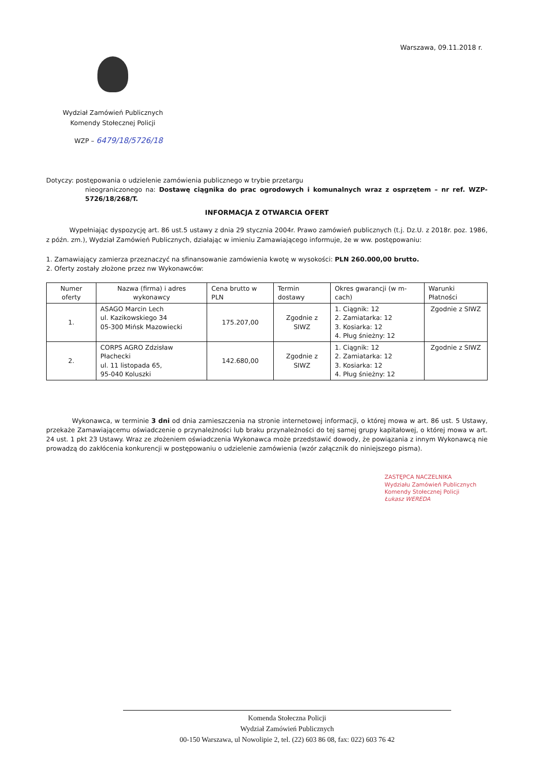Warszawa, 09.11.2018 r.
Wydział Zamówień Publicznych
Komendy Stołecznej Policji
WZP – 6479/18/5726/18
Dotyczy: postępowania o udzielenie zamówienia publicznego w trybie przetargu
nieograniczonego na: Dostawę ciągnika do prac ogrodowych i komunalnych wraz z osprzętem – nr ref. WZP-5726/18/268/T.
INFORMACJA Z OTWARCIA OFERT
Wypełniając dyspozycję art. 86 ust.5 ustawy z dnia 29 stycznia 2004r. Prawo zamówień publicznych (t.j. Dz.U. z 2018r. poz. 1986, z późn. zm.), Wydział Zamówień Publicznych, działając w imieniu Zamawiającego informuje, że w ww. postępowaniu:
1. Zamawiający zamierza przeznaczyć na sfinansowanie zamówienia kwotę w wysokości: PLN 260.000,00 brutto.
2. Oferty zostały złożone przez nw Wykonawców:
| Numer oferty | Nazwa (firma) i adres wykonawcy | Cena brutto w PLN | Termin dostawy | Okres gwarancji (w m-cach) | Warunki Płatności |
| --- | --- | --- | --- | --- | --- |
| 1. | ASAGO Marcin Lech ul. Kazikowskiego 34 05-300 Mińsk Mazowiecki | 175.207,00 | Zgodnie z SIWZ | 1. Ciągnik: 12 2. Zamiatarka: 12 3. Kosiarka: 12 4. Pług śnieżny: 12 | Zgodnie z SIWZ |
| 2. | CORPS AGRO Zdzisław Płachecki ul. 11 listopada 65, 95-040 Koluszki | 142.680,00 | Zgodnie z SIWZ | 1. Ciągnik: 12 2. Zamiatarka: 12 3. Kosiarka: 12 4. Pług śnieżny: 12 | Zgodnie z SIWZ |
Wykonawca, w terminie 3 dni od dnia zamieszczenia na stronie internetowej informacji, o której mowa w art. 86 ust. 5 Ustawy, przekaże Zamawiającemu oświadczenie o przynależności lub braku przynależności do tej samej grupy kapitałowej, o której mowa w art. 24 ust. 1 pkt 23 Ustawy. Wraz ze złożeniem oświadczenia Wykonawca może przedstawić dowody, że powiązania z innym Wykonawcą nie prowadzą do zakłócenia konkurencji w postępowaniu o udzielenie zamówienia (wzór załącznik do niniejszego pisma).
ZASTĘPCA NACZELNIKA
Wydziału Zamówień Publicznych
Komendy Stołecznej Policji
Łukasz WEREDA
Komenda Stołeczna Policji
Wydział Zamówień Publicznych
00-150 Warszawa, ul Nowolipie 2, tel. (22) 603 86 08, fax: 022) 603 76 42